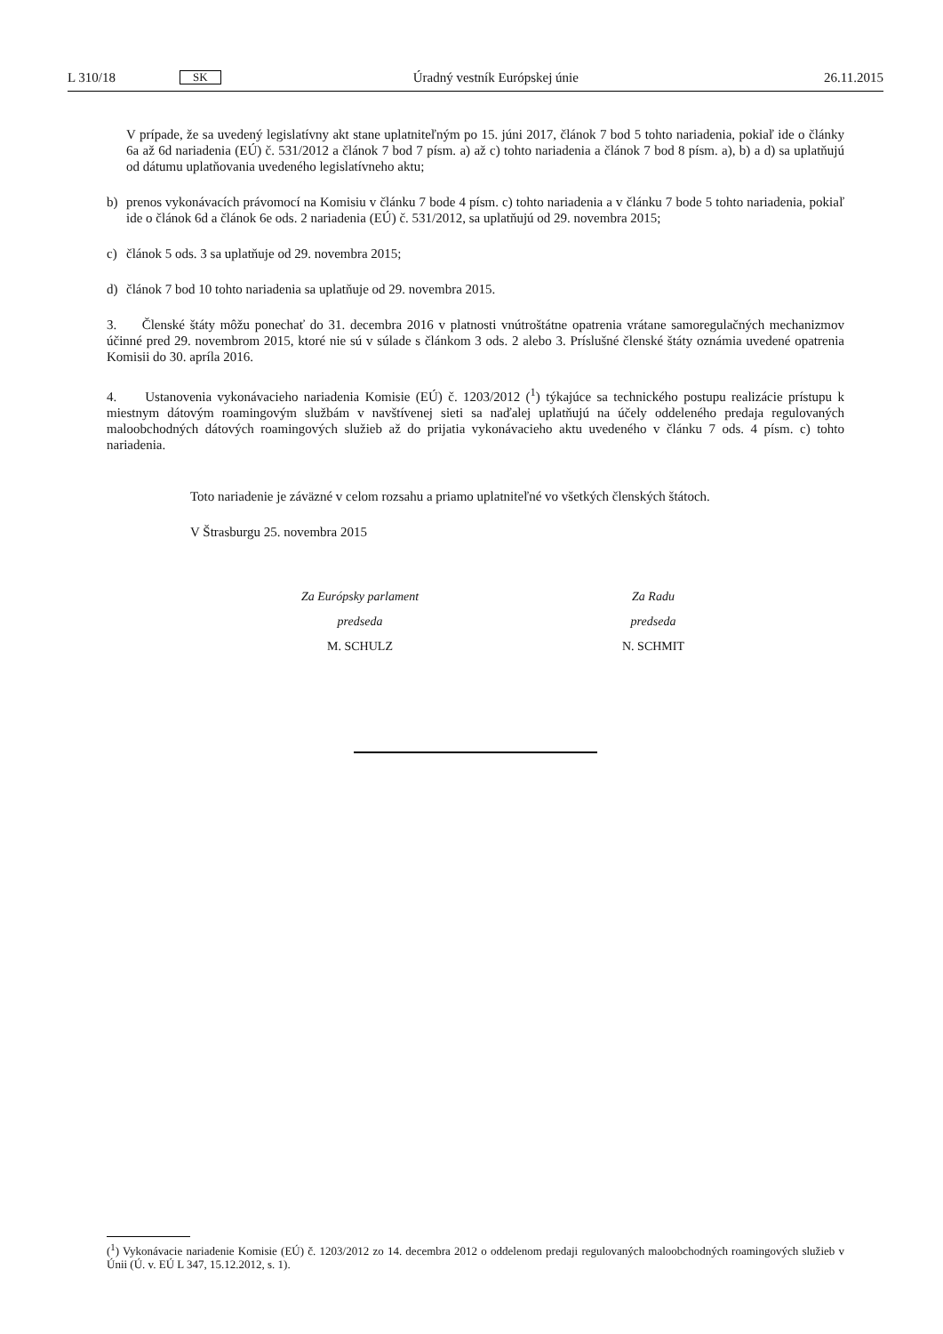L 310/18 SK Úradný vestník Európskej únie 26.11.2015
V prípade, že sa uvedený legislatívny akt stane uplatniteľným po 15. júni 2017, článok 7 bod 5 tohto nariadenia, pokiaľ ide o články 6a až 6d nariadenia (EÚ) č. 531/2012 a článok 7 bod 7 písm. a) až c) tohto nariadenia a článok 7 bod 8 písm. a), b) a d) sa uplatňujú od dátumu uplatňovania uvedeného legislatívneho aktu;
b) prenos vykonávacích právomocí na Komisiu v článku 7 bode 4 písm. c) tohto nariadenia a v článku 7 bode 5 tohto nariadenia, pokiaľ ide o článok 6d a článok 6e ods. 2 nariadenia (EÚ) č. 531/2012, sa uplatňujú od 29. novembra 2015;
c) článok 5 ods. 3 sa uplatňuje od 29. novembra 2015;
d) článok 7 bod 10 tohto nariadenia sa uplatňuje od 29. novembra 2015.
3. Členské štáty môžu ponechať do 31. decembra 2016 v platnosti vnútroštátne opatrenia vrátane samoregulačných mechanizmov účinné pred 29. novembrom 2015, ktoré nie sú v súlade s článkom 3 ods. 2 alebo 3. Príslušné členské štáty oznámia uvedené opatrenia Komisii do 30. apríla 2016.
4. Ustanovenia vykonávacieho nariadenia Komisie (EÚ) č. 1203/2012 (<sup>1</sup>) týkajúce sa technického postupu realizácie prístupu k miestnym dátovým roamingovým službám v navštívenej sieti sa naďalej uplatňujú na účely oddeleného predaja regulovaných maloobchodných dátových roamingových služieb až do prijatia vykonávacieho aktu uvedeného v článku 7 ods. 4 písm. c) tohto nariadenia.
Toto nariadenie je záväzné v celom rozsahu a priamo uplatniteľné vo všetkých členských štátoch.
V Štrasburgu 25. novembra 2015
Za Európsky parlament
predseda
M. SCHULZ
Za Radu
predseda
N. SCHMIT
(<sup>1</sup>) Vykonávacie nariadenie Komisie (EÚ) č. 1203/2012 zo 14. decembra 2012 o oddelenom predaji regulovaných maloobchodných roamingových služieb v Únii (Ú. v. EÚ L 347, 15.12.2012, s. 1).